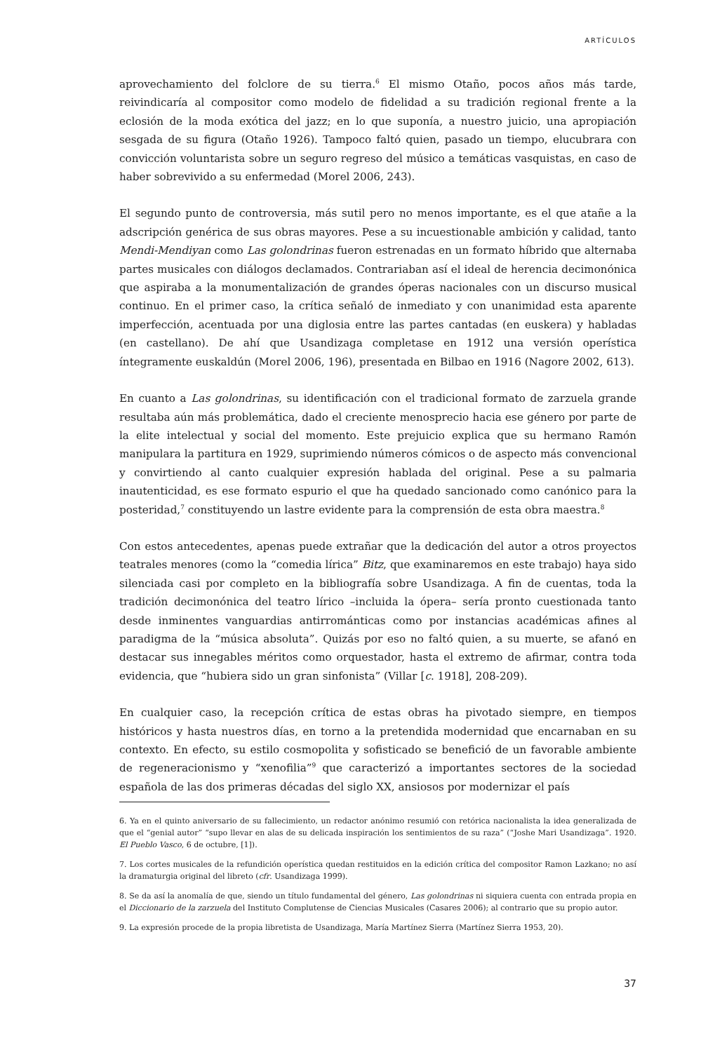ARTÍCULOS
aprovechamiento del folclore de su tierra.<sup>6</sup> El mismo Otaño, pocos años más tarde, reivindicaría al compositor como modelo de fidelidad a su tradición regional frente a la eclosión de la moda exótica del jazz; en lo que suponía, a nuestro juicio, una apropiación sesgada de su figura (Otaño 1926). Tampoco faltó quien, pasado un tiempo, elucubrara con convicción voluntarista sobre un seguro regreso del músico a temáticas vasquistas, en caso de haber sobrevivido a su enfermedad (Morel 2006, 243).
El segundo punto de controversia, más sutil pero no menos importante, es el que atañe a la adscripción genérica de sus obras mayores. Pese a su incuestionable ambición y calidad, tanto Mendi-Mendiyan como Las golondrinas fueron estrenadas en un formato híbrido que alternaba partes musicales con diálogos declamados. Contrariaban así el ideal de herencia decimonónica que aspiraba a la monumentalización de grandes óperas nacionales con un discurso musical continuo. En el primer caso, la crítica señaló de inmediato y con unanimidad esta aparente imperfección, acentuada por una diglosia entre las partes cantadas (en euskera) y habladas (en castellano). De ahí que Usandizaga completase en 1912 una versión operística íntegramente euskaldún (Morel 2006, 196), presentada en Bilbao en 1916 (Nagore 2002, 613).
En cuanto a Las golondrinas, su identificación con el tradicional formato de zarzuela grande resultaba aún más problemática, dado el creciente menosprecio hacia ese género por parte de la elite intelectual y social del momento. Este prejuicio explica que su hermano Ramón manipulara la partitura en 1929, suprimiendo números cómicos o de aspecto más convencional y convirtiendo al canto cualquier expresión hablada del original. Pese a su palmaria inautenticidad, es ese formato espurio el que ha quedado sancionado como canónico para la posteridad,<sup>7</sup> constituyendo un lastre evidente para la comprensión de esta obra maestra.<sup>8</sup>
Con estos antecedentes, apenas puede extrañar que la dedicación del autor a otros proyectos teatrales menores (como la “comedia lírica” Bitz, que examinaremos en este trabajo) haya sido silenciada casi por completo en la bibliografía sobre Usandizaga. A fin de cuentas, toda la tradición decimonónica del teatro lírico –incluida la ópera– sería pronto cuestionada tanto desde inminentes vanguardias antirrománticas como por instancias académicas afines al paradigma de la “música absoluta”. Quizás por eso no faltó quien, a su muerte, se afanó en destacar sus innegables méritos como orquestador, hasta el extremo de afirmar, contra toda evidencia, que “hubiera sido un gran sinfonista” (Villar [c. 1918], 208-209).
En cualquier caso, la recepción crítica de estas obras ha pivotado siempre, en tiempos históricos y hasta nuestros días, en torno a la pretendida modernidad que encarnaban en su contexto. En efecto, su estilo cosmopolita y sofisticado se benefició de un favorable ambiente de regeneracionismo y “xenofilia”<sup>9</sup> que caracterizó a importantes sectores de la sociedad española de las dos primeras décadas del siglo XX, ansiosos por modernizar el país
6. Ya en el quinto aniversario de su fallecimiento, un redactor anónimo resumió con retórica nacionalista la idea generalizada de que el “genial autor” “supo llevar en alas de su delicada inspiración los sentimientos de su raza” (“Joshe Mari Usandizaga”. 1920. El Pueblo Vasco, 6 de octubre, [1]).
7. Los cortes musicales de la refundición operística quedan restituidos en la edición crítica del compositor Ramon Lazkano; no así la dramaturgia original del libreto (cfr. Usandizaga 1999).
8. Se da así la anomalía de que, siendo un título fundamental del género, Las golondrinas ni siquiera cuenta con entrada propia en el Diccionario de la zarzuela del Instituto Complutense de Ciencias Musicales (Casares 2006); al contrario que su propio autor.
9. La expresión procede de la propia libretista de Usandizaga, María Martínez Sierra (Martínez Sierra 1953, 20).
37